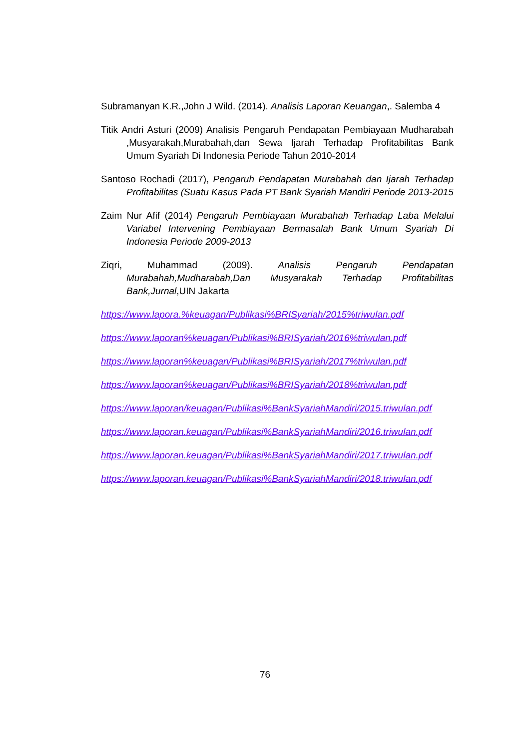Subramanyan K.R.,John J Wild. (2014). Analisis Laporan Keuangan,. Salemba 4
Titik Andri Asturi (2009) Analisis Pengaruh Pendapatan Pembiayaan Mudharabah ,Musyarakah,Murabahah,dan Sewa Ijarah Terhadap Profitabilitas Bank Umum Syariah Di Indonesia Periode Tahun 2010-2014
Santoso Rochadi (2017), Pengaruh Pendapatan Murabahah dan Ijarah Terhadap Profitabilitas (Suatu Kasus Pada PT Bank Syariah Mandiri Periode 2013-2015
Zaim Nur Afif (2014) Pengaruh Pembiayaan Murabahah Terhadap Laba Melalui Variabel Intervening Pembiayaan Bermasalah Bank Umum Syariah Di Indonesia Periode 2009-2013
Ziqri, Muhammad (2009). Analisis Pengaruh Pendapatan Murabahah,Mudharabah,Dan Musyarakah Terhadap Profitabilitas Bank,Jurnal,UIN Jakarta
https://www.lapora.%keuagan/Publikasi%BRISyariah/2015%triwulan.pdf
https://www.laporan%keuagan/Publikasi%BRISyariah/2016%triwulan.pdf
https://www.laporan%keuagan/Publikasi%BRISyariah/2017%triwulan.pdf
https://www.laporan%keuagan/Publikasi%BRISyariah/2018%triwulan.pdf
https://www.laporan/keuagan/Publikasi%BankSyariahMandiri/2015.triwulan.pdf
https://www.laporan.keuagan/Publikasi%BankSyariahMandiri/2016.triwulan.pdf
https://www.laporan.keuagan/Publikasi%BankSyariahMandiri/2017.triwulan.pdf
https://www.laporan.keuagan/Publikasi%BankSyariahMandiri/2018.triwulan.pdf
76